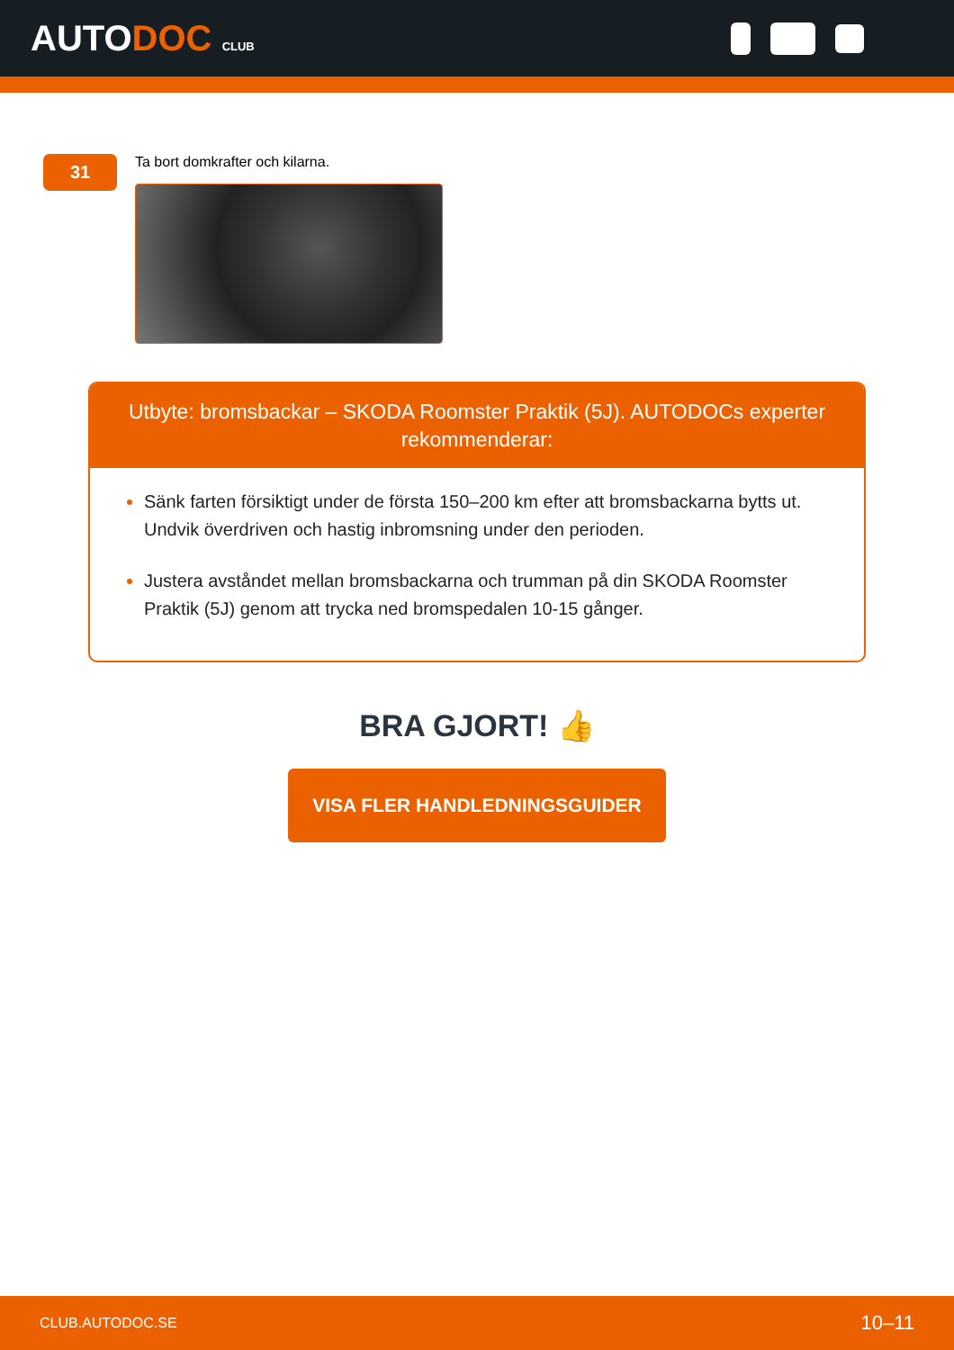AUTODOC CLUB
31
Ta bort domkrafter och kilarna.
Utbyte: bromsbackar – SKODA Roomster Praktik (5J). AUTODOCs experter rekommenderar:
Sänk farten försiktigt under de första 150–200 km efter att bromsbackarna bytts ut. Undvik överdriven och hastig inbromsning under den perioden.
Justera avståndet mellan bromsbackarna och trumman på din SKODA Roomster Praktik (5J) genom att trycka ned bromspedalen 10-15 gånger.
BRA GJORT! 👍
VISA FLER HANDLEDNINGSGUIDER
CLUB.AUTODOC.SE 10–11